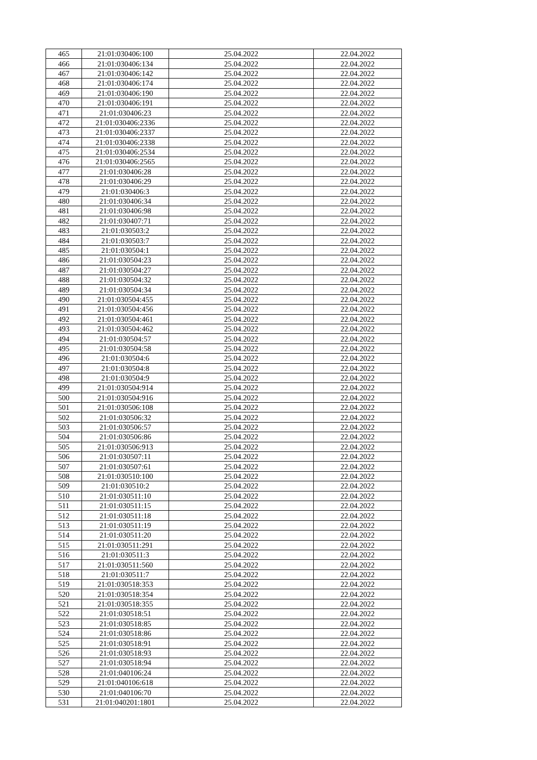| 465 | 21:01:030406:100 | 25.04.2022 | 22.04.2022 |
| 466 | 21:01:030406:134 | 25.04.2022 | 22.04.2022 |
| 467 | 21:01:030406:142 | 25.04.2022 | 22.04.2022 |
| 468 | 21:01:030406:174 | 25.04.2022 | 22.04.2022 |
| 469 | 21:01:030406:190 | 25.04.2022 | 22.04.2022 |
| 470 | 21:01:030406:191 | 25.04.2022 | 22.04.2022 |
| 471 | 21:01:030406:23 | 25.04.2022 | 22.04.2022 |
| 472 | 21:01:030406:2336 | 25.04.2022 | 22.04.2022 |
| 473 | 21:01:030406:2337 | 25.04.2022 | 22.04.2022 |
| 474 | 21:01:030406:2338 | 25.04.2022 | 22.04.2022 |
| 475 | 21:01:030406:2534 | 25.04.2022 | 22.04.2022 |
| 476 | 21:01:030406:2565 | 25.04.2022 | 22.04.2022 |
| 477 | 21:01:030406:28 | 25.04.2022 | 22.04.2022 |
| 478 | 21:01:030406:29 | 25.04.2022 | 22.04.2022 |
| 479 | 21:01:030406:3 | 25.04.2022 | 22.04.2022 |
| 480 | 21:01:030406:34 | 25.04.2022 | 22.04.2022 |
| 481 | 21:01:030406:98 | 25.04.2022 | 22.04.2022 |
| 482 | 21:01:030407:71 | 25.04.2022 | 22.04.2022 |
| 483 | 21:01:030503:2 | 25.04.2022 | 22.04.2022 |
| 484 | 21:01:030503:7 | 25.04.2022 | 22.04.2022 |
| 485 | 21:01:030504:1 | 25.04.2022 | 22.04.2022 |
| 486 | 21:01:030504:23 | 25.04.2022 | 22.04.2022 |
| 487 | 21:01:030504:27 | 25.04.2022 | 22.04.2022 |
| 488 | 21:01:030504:32 | 25.04.2022 | 22.04.2022 |
| 489 | 21:01:030504:34 | 25.04.2022 | 22.04.2022 |
| 490 | 21:01:030504:455 | 25.04.2022 | 22.04.2022 |
| 491 | 21:01:030504:456 | 25.04.2022 | 22.04.2022 |
| 492 | 21:01:030504:461 | 25.04.2022 | 22.04.2022 |
| 493 | 21:01:030504:462 | 25.04.2022 | 22.04.2022 |
| 494 | 21:01:030504:57 | 25.04.2022 | 22.04.2022 |
| 495 | 21:01:030504:58 | 25.04.2022 | 22.04.2022 |
| 496 | 21:01:030504:6 | 25.04.2022 | 22.04.2022 |
| 497 | 21:01:030504:8 | 25.04.2022 | 22.04.2022 |
| 498 | 21:01:030504:9 | 25.04.2022 | 22.04.2022 |
| 499 | 21:01:030504:914 | 25.04.2022 | 22.04.2022 |
| 500 | 21:01:030504:916 | 25.04.2022 | 22.04.2022 |
| 501 | 21:01:030506:108 | 25.04.2022 | 22.04.2022 |
| 502 | 21:01:030506:32 | 25.04.2022 | 22.04.2022 |
| 503 | 21:01:030506:57 | 25.04.2022 | 22.04.2022 |
| 504 | 21:01:030506:86 | 25.04.2022 | 22.04.2022 |
| 505 | 21:01:030506:913 | 25.04.2022 | 22.04.2022 |
| 506 | 21:01:030507:11 | 25.04.2022 | 22.04.2022 |
| 507 | 21:01:030507:61 | 25.04.2022 | 22.04.2022 |
| 508 | 21:01:030510:100 | 25.04.2022 | 22.04.2022 |
| 509 | 21:01:030510:2 | 25.04.2022 | 22.04.2022 |
| 510 | 21:01:030511:10 | 25.04.2022 | 22.04.2022 |
| 511 | 21:01:030511:15 | 25.04.2022 | 22.04.2022 |
| 512 | 21:01:030511:18 | 25.04.2022 | 22.04.2022 |
| 513 | 21:01:030511:19 | 25.04.2022 | 22.04.2022 |
| 514 | 21:01:030511:20 | 25.04.2022 | 22.04.2022 |
| 515 | 21:01:030511:291 | 25.04.2022 | 22.04.2022 |
| 516 | 21:01:030511:3 | 25.04.2022 | 22.04.2022 |
| 517 | 21:01:030511:560 | 25.04.2022 | 22.04.2022 |
| 518 | 21:01:030511:7 | 25.04.2022 | 22.04.2022 |
| 519 | 21:01:030518:353 | 25.04.2022 | 22.04.2022 |
| 520 | 21:01:030518:354 | 25.04.2022 | 22.04.2022 |
| 521 | 21:01:030518:355 | 25.04.2022 | 22.04.2022 |
| 522 | 21:01:030518:51 | 25.04.2022 | 22.04.2022 |
| 523 | 21:01:030518:85 | 25.04.2022 | 22.04.2022 |
| 524 | 21:01:030518:86 | 25.04.2022 | 22.04.2022 |
| 525 | 21:01:030518:91 | 25.04.2022 | 22.04.2022 |
| 526 | 21:01:030518:93 | 25.04.2022 | 22.04.2022 |
| 527 | 21:01:030518:94 | 25.04.2022 | 22.04.2022 |
| 528 | 21:01:040106:24 | 25.04.2022 | 22.04.2022 |
| 529 | 21:01:040106:618 | 25.04.2022 | 22.04.2022 |
| 530 | 21:01:040106:70 | 25.04.2022 | 22.04.2022 |
| 531 | 21:01:040201:1801 | 25.04.2022 | 22.04.2022 |